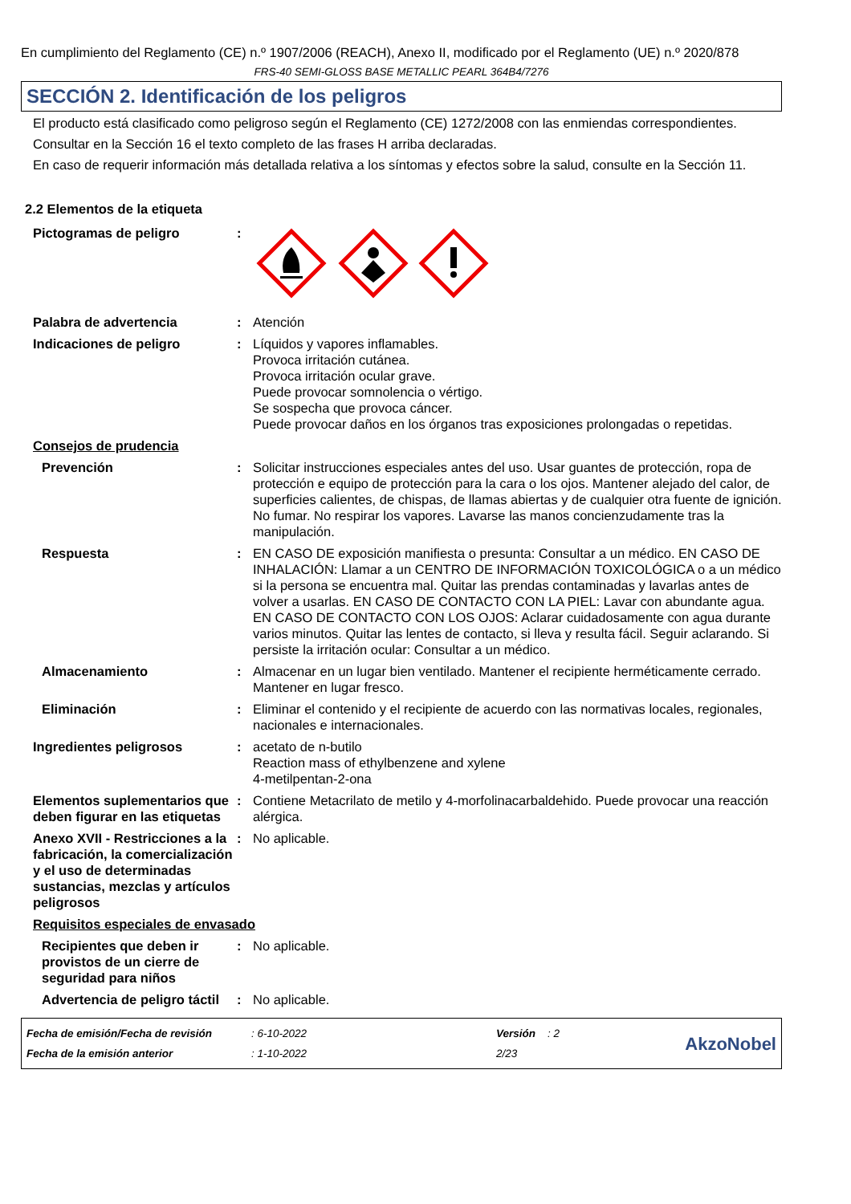En cumplimiento del Reglamento (CE) n.º 1907/2006 (REACH), Anexo II, modificado por el Reglamento (UE) n.º 2020/878
FRS-40 SEMI-GLOSS BASE METALLIC PEARL 364B4/7276
SECCIÓN 2. Identificación de los peligros
El producto está clasificado como peligroso según el Reglamento (CE) 1272/2008 con las enmiendas correspondientes.
Consultar en la Sección 16 el texto completo de las frases H arriba declaradas.
En caso de requerir información más detallada relativa a los síntomas y efectos sobre la salud, consulte en la Sección 11.
2.2 Elementos de la etiqueta
| Pictogramas de peligro | : | |
| Palabra de advertencia | : | Atención |
| Indicaciones de peligro | : | Líquidos y vapores inflamables. Provoca irritación cutánea. Provoca irritación ocular grave. Puede provocar somnolencia o vértigo. Se sospecha que provoca cáncer. Puede provocar daños en los órganos tras exposiciones prolongadas o repetidas. |
| Consejos de prudencia | | |
| Prevención | : | Solicitar instrucciones especiales antes del uso. Usar guantes de protección, ropa de protección e equipo de protección para la cara o los ojos. Mantener alejado del calor, de superficies calientes, de chispas, de llamas abiertas y de cualquier otra fuente de ignición. No fumar. No respirar los vapores. Lavarse las manos concienzudamente tras la manipulación. |
| Respuesta | : | EN CASO DE exposición manifiesta o presunta: Consultar a un médico. EN CASO DE INHALACIÓN: Llamar a un CENTRO DE INFORMACIÓN TOXICOLÓGICA o a un médico si la persona se encuentra mal. Quitar las prendas contaminadas y lavarlas antes de volver a usarlas. EN CASO DE CONTACTO CON LA PIEL: Lavar con abundante agua. EN CASO DE CONTACTO CON LOS OJOS: Aclarar cuidadosamente con agua durante varios minutos. Quitar las lentes de contacto, si lleva y resulta fácil. Seguir aclarando. Si persiste la irritación ocular: Consultar a un médico. |
| Almacenamiento | : | Almacenar en un lugar bien ventilado. Mantener el recipiente herméticamente cerrado. Mantener en lugar fresco. |
| Eliminación | : | Eliminar el contenido y el recipiente de acuerdo con las normativas locales, regionales, nacionales e internacionales. |
| Ingredientes peligrosos | : | acetato de n-butilo Reaction mass of ethylbenzene and xylene 4-metilpentan-2-ona |
| Elementos suplementarios que deben figurar en las etiquetas | : | Contiene Metacrilato de metilo y 4-morfolinacarbaldehido. Puede provocar una reacción alérgica. |
| Anexo XVII - Restricciones a la fabricación, la comercialización y el uso de determinadas sustancias, mezclas y artículos peligrosos | : | No aplicable. |
| Requisitos especiales de envasado | | |
| Recipientes que deben ir provistos de un cierre de seguridad para niños | : | No aplicable. |
| Advertencia de peligro táctil | : | No aplicable. |
Fecha de emisión/Fecha de revisión
Fecha de la emisión anterior
: 6-10-2022
: 1-10-2022
Versión : 2
2/23
AkzoNobel